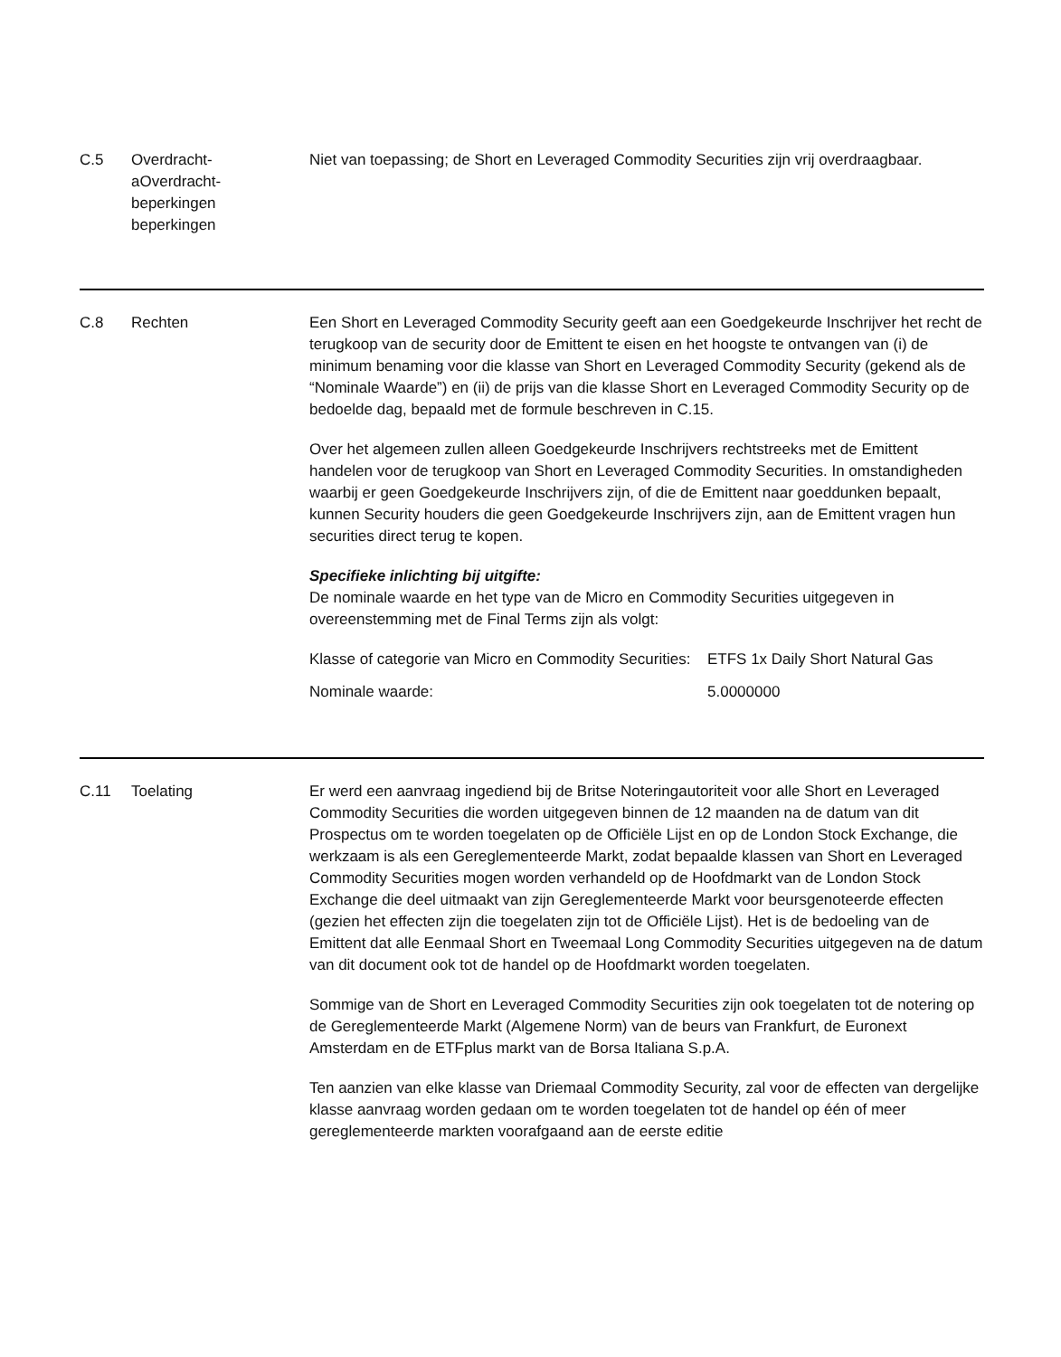C.5 Overdracht-
aOverdracht-
beperkingen
beperkingen
Niet van toepassing; de Short en Leveraged Commodity Securities zijn vrij overdraagbaar.
C.8 Rechten Een Short en Leveraged Commodity Security geeft aan een Goedgekeurde Inschrijver het recht de terugkoop van de security door de Emittent te eisen en het hoogste te ontvangen van (i) de minimum benaming voor die klasse van Short en Leveraged Commodity Security (gekend als de “Nominale Waarde”) en (ii) de prijs van die klasse Short en Leveraged Commodity Security op de bedoelde dag, bepaald met de formule beschreven in C.15.
Over het algemeen zullen alleen Goedgekeurde Inschrijvers rechtstreeks met de Emittent handelen voor de terugkoop van Short en Leveraged Commodity Securities. In omstandigheden waarbij er geen Goedgekeurde Inschrijvers zijn, of die de Emittent naar goeddunken bepaalt, kunnen Security houders die geen Goedgekeurde Inschrijvers zijn, aan de Emittent vragen hun securities direct terug te kopen.
Specifieke inlichting bij uitgifte:
De nominale waarde en het type van de Micro en Commodity Securities uitgegeven in overeenstemming met de Final Terms zijn als volgt:
| Klasse of categorie van Micro en Commodity Securities: | ETFS 1x Daily Short Natural Gas |
| Nominale waarde: | 5.0000000 |
C.11 Toelating Er werd een aanvraag ingediend bij de Britse Noteringautoriteit voor alle Short en Leveraged Commodity Securities die worden uitgegeven binnen de 12 maanden na de datum van dit Prospectus om te worden toegelaten op de Officiële Lijst en op de London Stock Exchange, die werkzaam is als een Gereglementeerde Markt, zodat bepaalde klassen van Short en Leveraged Commodity Securities mogen worden verhandeld op de Hoofdmarkt van de London Stock Exchange die deel uitmaakt van zijn Gereglementeerde Markt voor beursgenoteerde effecten (gezien het effecten zijn die toegelaten zijn tot de Officiële Lijst). Het is de bedoeling van de Emittent dat alle Eenmaal Short en Tweemaal Long Commodity Securities uitgegeven na de datum van dit document ook tot de handel op de Hoofdmarkt worden toegelaten.
Sommige van de Short en Leveraged Commodity Securities zijn ook toegelaten tot de notering op de Gereglementeerde Markt (Algemene Norm) van de beurs van Frankfurt, de Euronext Amsterdam en de ETFplus markt van de Borsa Italiana S.p.A.
Ten aanzien van elke klasse van Driemaal Commodity Security, zal voor de effecten van dergelijke klasse aanvraag worden gedaan om te worden toegelaten tot de handel op één of meer gereglementeerde markten voorafgaand aan de eerste editie